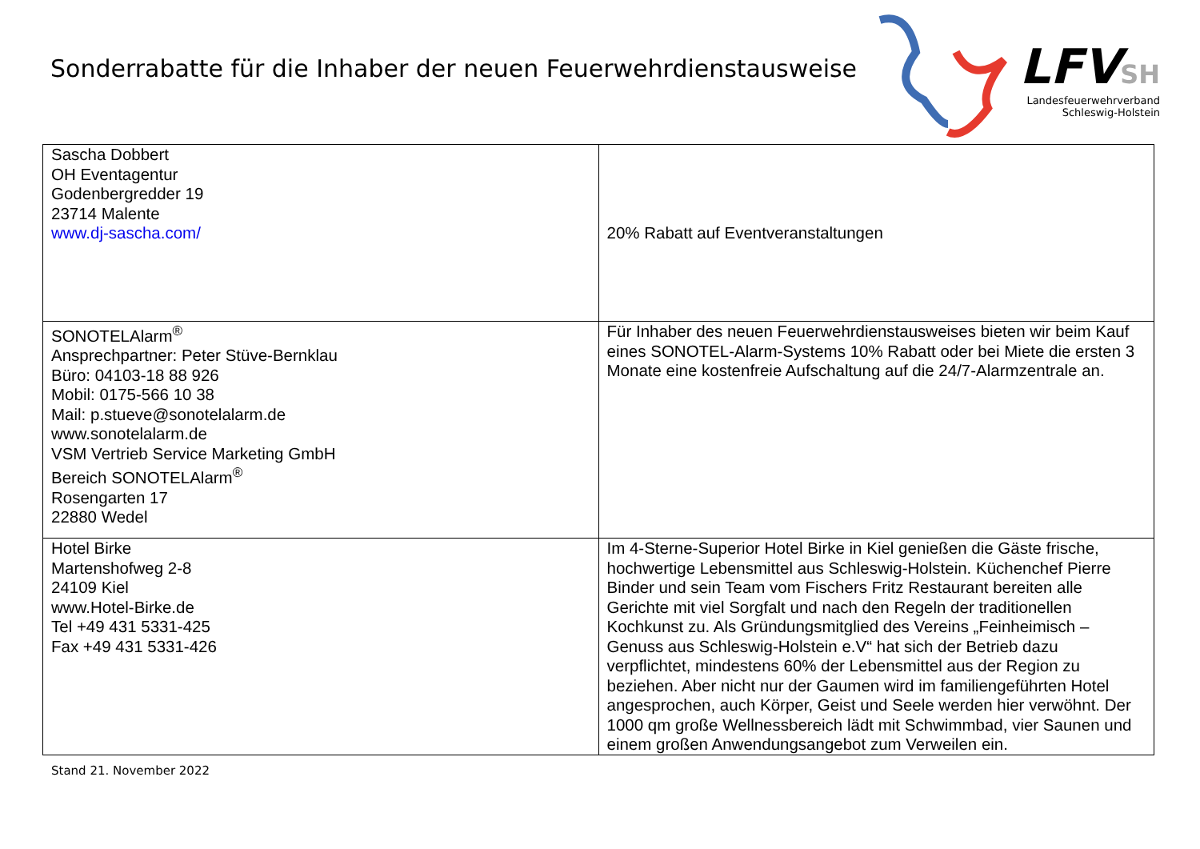Sonderrabatte für die Inhaber der neuen Feuerwehrdienstausweise
LFV SH
Landesfeuerwehrverband
Schleswig-Holstein
| Sascha Dobbert OH Eventagentur Godenbergredder 19 23714 Malente www.dj-sascha.com/ | 20% Rabatt auf Eventveranstaltungen |
| SONOTELAlarm<sup>®</sup> Ansprechpartner: Peter Stüve-Bernklau Büro: 04103-18 88 926 Mobil: 0175-566 10 38 Mail: p.stueve@sonotelalarm.de www.sonotelalarm.de VSM Vertrieb Service Marketing GmbH Bereich SONOTELAlarm<sup>®</sup> Rosengarten 17 22880 Wedel | Für Inhaber des neuen Feuerwehrdienstausweises bieten wir beim Kauf eines SONOTEL-Alarm-Systems 10% Rabatt oder bei Miete die ersten 3 Monate eine kostenfreie Aufschaltung auf die 24/7-Alarmzentrale an. |
| Hotel Birke Martenshofweg 2-8 24109 Kiel www.Hotel-Birke.de Tel +49 431 5331-425 Fax +49 431 5331-426 | Im 4-Sterne-Superior Hotel Birke in Kiel genießen die Gäste frische, hochwertige Lebensmittel aus Schleswig-Holstein. Küchenchef Pierre Binder und sein Team vom Fischers Fritz Restaurant bereiten alle Gerichte mit viel Sorgfalt und nach den Regeln der traditionellen Kochkunst zu. Als Gründungsmitglied des Vereins „Feinheimisch – Genuss aus Schleswig-Holstein e.V“ hat sich der Betrieb dazu verpflichtet, mindestens 60% der Lebensmittel aus der Region zu beziehen. Aber nicht nur der Gaumen wird im familiengeführten Hotel angesprochen, auch Körper, Geist und Seele werden hier verwöhnt. Der 1000 qm große Wellnessbereich lädt mit Schwimmbad, vier Saunen und einem großen Anwendungsangebot zum Verweilen ein. |
Stand 21. November 2022